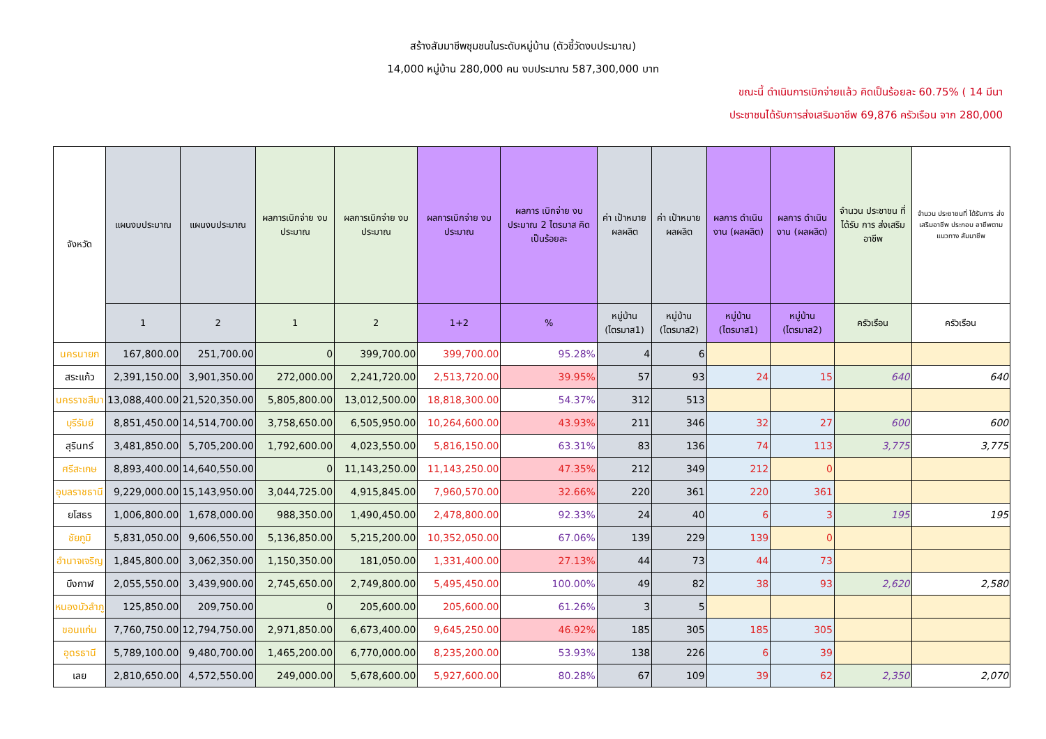สร้างสัมมาชีพชุมชนในระดับหมู่บ้าน (ตัวชี้วัดงบประมาณ)
14,000 หมู่บ้าน 280,000 คน งบประมาณ 587,300,000 บาท
ขณะนี้ ดำเนินการเบิกจ่ายแล้ว คิดเป็นร้อยละ 60.75% ( 14 มีนา
ประชาชนได้รับการส่งเสริมอาชีพ 69,876 ครัวเรือน จาก 280,000
| จังหวัด | แผนงบประมาณ | แผนงบประมาณ | ผลการเบิกจ่าย งบประมาณ | ผลการเบิกจ่าย งบประมาณ | ผลการเบิกจ่าย งบประมาณ | ผลการ เบิกจ่าย งบประมาณ 2 ไตรมาส คิดเป็นร้อยละ | ค่า เป้าหมาย ผลผลิต | ค่า เป้าหมาย ผลผลิต | ผลการ ดำเนินงาน (ผลผลิต) | ผลการ ดำเนินงาน (ผลผลิต) | จำนวน ประชาชน ที่ได้รับ การ ส่งเสริม อาชีพ | จำนวน ประชาชนที่ ได้รับการ ส่งเสริมอาชีพ ประกอบ อาชีพตาม แนวทาง สัมมาชีพ |
| --- | --- | --- | --- | --- | --- | --- | --- | --- | --- | --- | --- | --- |
| | 1 | 2 | 1 | 2 | 1+2 | % | หมู่บ้าน (ไตรมาส1) | หมู่บ้าน (ไตรมาส2) | หมู่บ้าน (ไตรมาส1) | หมู่บ้าน (ไตรมาส2) | ครัวเรือน | ครัวเรือน |
| นครนายก | 167,800.00 | 251,700.00 | 0 | 399,700.00 | 399,700.00 | 95.28% | 4 | 6 | | | | |
| สระแก้ว | 2,391,150.00 | 3,901,350.00 | 272,000.00 | 2,241,720.00 | 2,513,720.00 | 39.95% | 57 | 93 | 24 | 15 | 640 | 640 |
| นครราชสีมา | 13,088,400.00 | 21,520,350.00 | 5,805,800.00 | 13,012,500.00 | 18,818,300.00 | 54.37% | 312 | 513 | | | | |
| บุรีรัมย์ | 8,851,450.00 | 14,514,700.00 | 3,758,650.00 | 6,505,950.00 | 10,264,600.00 | 43.93% | 211 | 346 | 32 | 27 | 600 | 600 |
| สุรินทร์ | 3,481,850.00 | 5,705,200.00 | 1,792,600.00 | 4,023,550.00 | 5,816,150.00 | 63.31% | 83 | 136 | 74 | 113 | 3,775 | 3,775 |
| ศรีสะเกษ | 8,893,400.00 | 14,640,550.00 | 0 | 11,143,250.00 | 11,143,250.00 | 47.35% | 212 | 349 | 212 | 0 | | |
| อุบลราชธานี | 9,229,000.00 | 15,143,950.00 | 3,044,725.00 | 4,915,845.00 | 7,960,570.00 | 32.66% | 220 | 361 | 220 | 361 | | |
| ยโสธร | 1,006,800.00 | 1,678,000.00 | 988,350.00 | 1,490,450.00 | 2,478,800.00 | 92.33% | 24 | 40 | 6 | 3 | 195 | 195 |
| ชัยภูมิ | 5,831,050.00 | 9,606,550.00 | 5,136,850.00 | 5,215,200.00 | 10,352,050.00 | 67.06% | 139 | 229 | 139 | 0 | | |
| อำนาจเจริญ | 1,845,800.00 | 3,062,350.00 | 1,150,350.00 | 181,050.00 | 1,331,400.00 | 27.13% | 44 | 73 | 44 | 73 | | |
| บึงกาฬ | 2,055,550.00 | 3,439,900.00 | 2,745,650.00 | 2,749,800.00 | 5,495,450.00 | 100.00% | 49 | 82 | 38 | 93 | 2,620 | 2,580 |
| หนองบัวลำภู | 125,850.00 | 209,750.00 | 0 | 205,600.00 | 205,600.00 | 61.26% | 3 | 5 | | | | |
| ขอนแก่น | 7,760,750.00 | 12,794,750.00 | 2,971,850.00 | 6,673,400.00 | 9,645,250.00 | 46.92% | 185 | 305 | 185 | 305 | | |
| อุดรธานี | 5,789,100.00 | 9,480,700.00 | 1,465,200.00 | 6,770,000.00 | 8,235,200.00 | 53.93% | 138 | 226 | 6 | 39 | | |
| เลย | 2,810,650.00 | 4,572,550.00 | 249,000.00 | 5,678,600.00 | 5,927,600.00 | 80.28% | 67 | 109 | 39 | 62 | 2,350 | 2,070 |